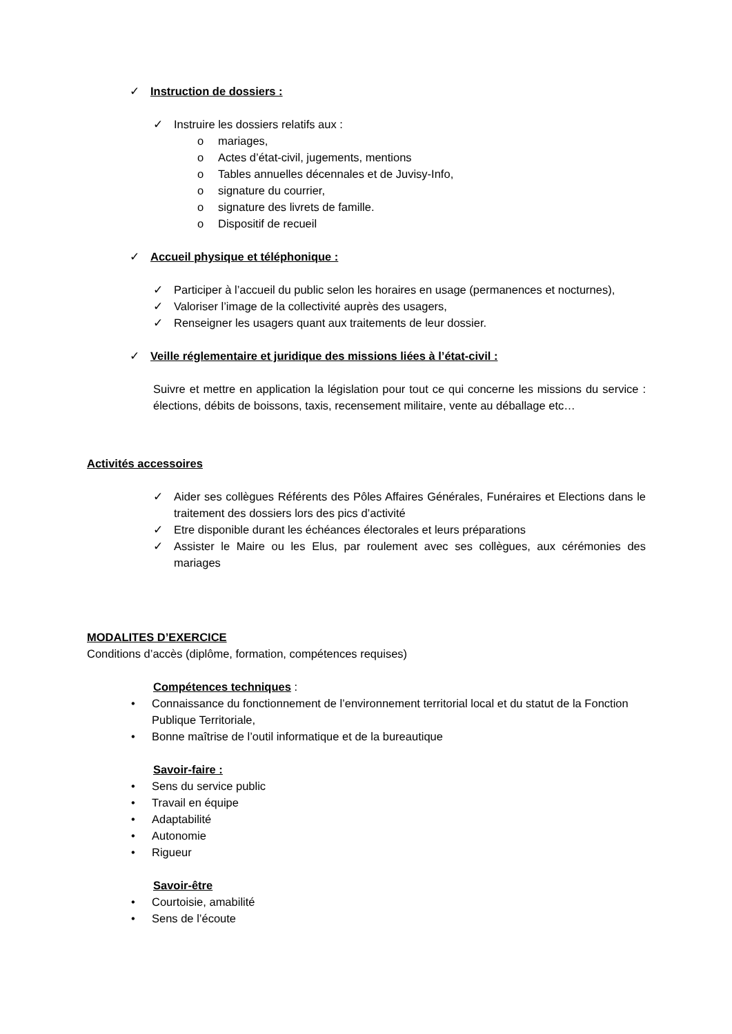✓ Instruction de dossiers :
✓ Instruire les dossiers relatifs aux :
o mariages,
o Actes d’état-civil, jugements, mentions
o Tables annuelles décennales et de Juvisy-Info,
o signature du courrier,
o signature des livrets de famille.
o Dispositif de recueil
✓ Accueil physique et téléphonique :
✓ Participer à l’accueil du public selon les horaires en usage (permanences et nocturnes),
✓ Valoriser l’image de la collectivité auprès des usagers,
✓ Renseigner les usagers quant aux traitements de leur dossier.
✓ Veille réglementaire et juridique des missions liées à l’état-civil :
Suivre et mettre en application la législation pour tout ce qui concerne les missions du service : élections, débits de boissons, taxis, recensement militaire, vente au déballage etc…
Activités accessoires
✓ Aider ses collègues Référents des Pôles Affaires Générales, Funéraires et Elections dans le traitement des dossiers lors des pics d’activité
✓ Etre disponible durant les échéances électorales et leurs préparations
✓ Assister le Maire ou les Elus, par roulement avec ses collègues, aux cérémonies des mariages
MODALITES D’EXERCICE
Conditions d’accès (diplôme, formation, compétences requises)
Compétences techniques :
• Connaissance du fonctionnement de l’environnement territorial local et du statut de la Fonction Publique Territoriale,
• Bonne maîtrise de l’outil informatique et de la bureautique
Savoir-faire :
• Sens du service public
• Travail en équipe
• Adaptabilité
• Autonomie
• Rigueur
Savoir-être
• Courtoisie, amabilité
• Sens de l’écoute